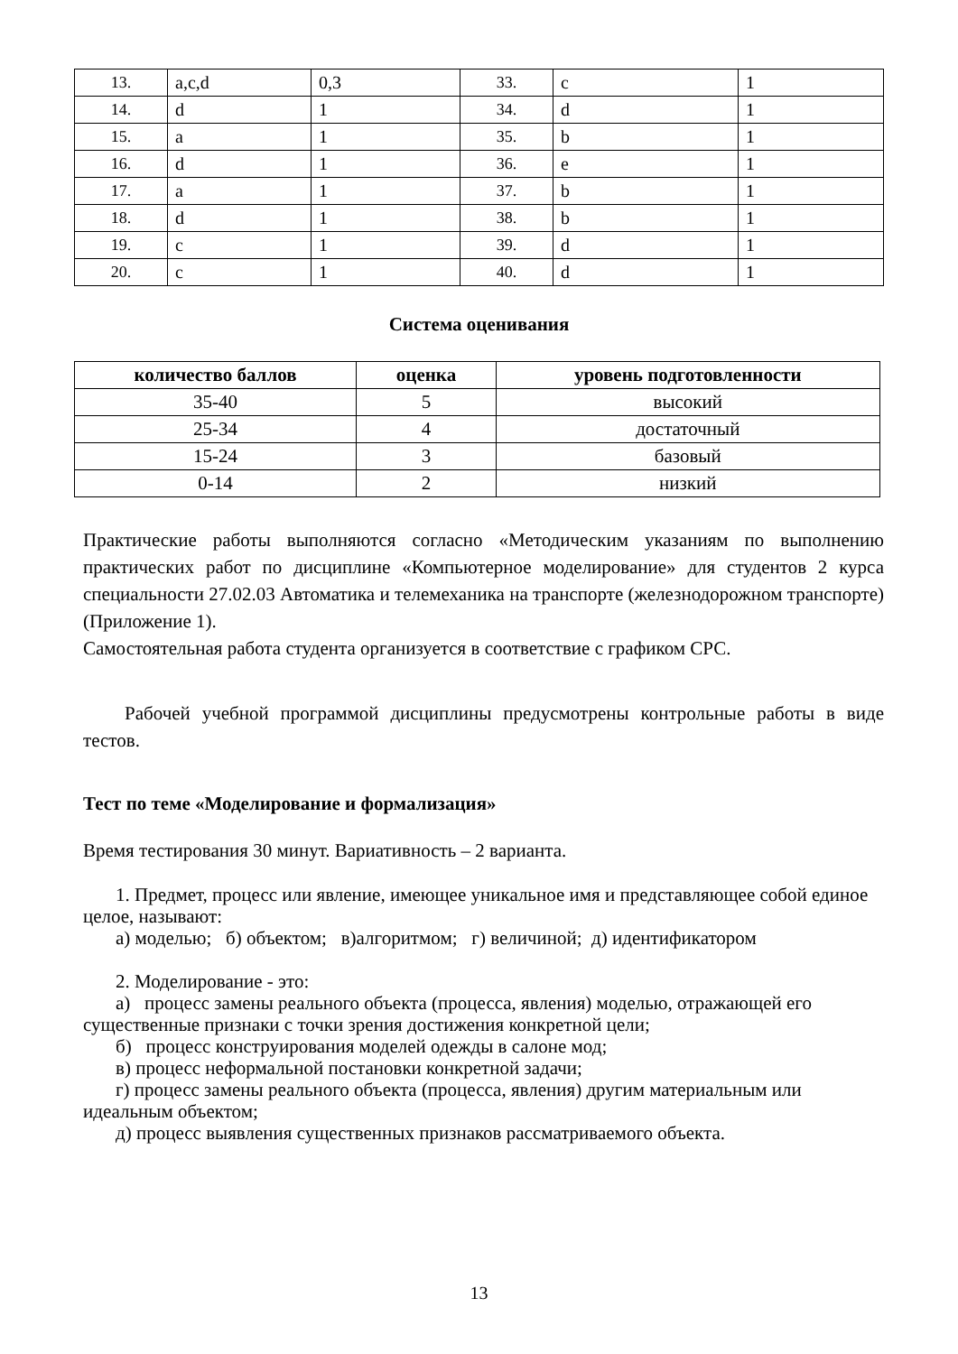| 13. | a,c,d | 0,3 | 33. | c | 1 |
| 14. | d | 1 | 34. | d | 1 |
| 15. | a | 1 | 35. | b | 1 |
| 16. | d | 1 | 36. | e | 1 |
| 17. | a | 1 | 37. | b | 1 |
| 18. | d | 1 | 38. | b | 1 |
| 19. | c | 1 | 39. | d | 1 |
| 20. | c | 1 | 40. | d | 1 |
Система оценивания
| количество баллов | оценка | уровень подготовленности |
| --- | --- | --- |
| 35-40 | 5 | высокий |
| 25-34 | 4 | достаточный |
| 15-24 | 3 | базовый |
| 0-14 | 2 | низкий |
Практические работы выполняются согласно «Методическим указаниям по выполнению практических работ по дисциплине «Компьютерное моделирование» для студентов 2 курса специальности 27.02.03 Автоматика и телемеханика на транспорте (железнодорожном транспорте) (Приложение 1).
Самостоятельная работа студента организуется в соответствие с графиком СРС.
Рабочей учебной программой дисциплины предусмотрены контрольные работы в виде тестов.
Тест по теме «Моделирование и формализация»
Время тестирования 30 минут. Вариативность – 2 варианта.
1. Предмет, процесс или явление, имеющее уникальное имя и представляющее собой единое целое, называют:
а) моделью; б) объектом; в)алгоритмом; г) величиной; д) идентификатором
2. Моделирование - это:
а) процесс замены реального объекта (процесса, явления) моделью, отражающей его существенные признаки с точки зрения достижения конкретной цели;
б) процесс конструирования моделей одежды в салоне мод;
в) процесс неформальной постановки конкретной задачи;
г) процесс замены реального объекта (процесса, явления) другим материальным или идеальным объектом;
д) процесс выявления существенных признаков рассматриваемого объекта.
13